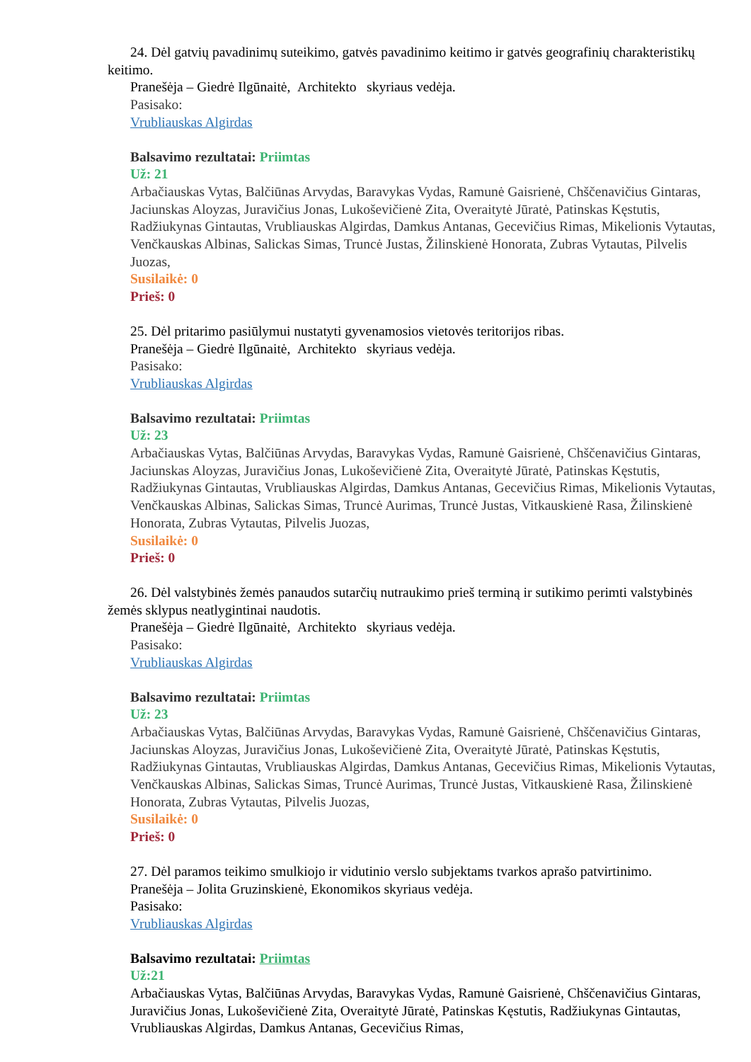24. Dėl gatvių pavadinimų suteikimo, gatvės pavadinimo keitimo ir gatvės geografinių charakteristikų keitimo.
Pranešėja – Giedrė Ilgūnaitė, Architekto skyriaus vedėja.
Pasisako:
Vrubliauskas Algirdas
Balsavimo rezultatai: Priimtas
Už: 21
Arbačiauskas Vytas, Balčiūnas Arvydas, Baravykas Vydas, Ramunė Gaisrienė, Chščenavičius Gintaras, Jaciunskas Aloyzas, Juravičius Jonas, Lukoševičienė Zita, Overaitytė Jūratė, Patinskas Kęstutis, Radžiukynas Gintautas, Vrubliauskas Algirdas, Damkus Antanas, Gecevičius Rimas, Mikelionis Vytautas, Venčkauskas Albinas, Salickas Simas, Truncė Justas, Žilinskienė Honorata, Zubras Vytautas, Pilvelis Juozas,
Susilaikė: 0
Prieš: 0
25. Dėl pritarimo pasiūlymui nustatyti gyvenamosios vietovės teritorijos ribas.
Pranešėja – Giedrė Ilgūnaitė, Architekto skyriaus vedėja.
Pasisako:
Vrubliauskas Algirdas
Balsavimo rezultatai: Priimtas
Už: 23
Arbačiauskas Vytas, Balčiūnas Arvydas, Baravykas Vydas, Ramunė Gaisrienė, Chščenavičius Gintaras, Jaciunskas Aloyzas, Juravičius Jonas, Lukoševičienė Zita, Overaitytė Jūratė, Patinskas Kęstutis, Radžiukynas Gintautas, Vrubliauskas Algirdas, Damkus Antanas, Gecevičius Rimas, Mikelionis Vytautas, Venčkauskas Albinas, Salickas Simas, Truncė Aurimas, Truncė Justas, Vitkauskienė Rasa, Žilinskienė Honorata, Zubras Vytautas, Pilvelis Juozas,
Susilaikė: 0
Prieš: 0
26. Dėl valstybinės žemės panaudos sutarčių nutraukimo prieš terminą ir sutikimo perimti valstybinės žemės sklypus neatlygintinai naudotis.
Pranešėja – Giedrė Ilgūnaitė, Architekto skyriaus vedėja.
Pasisako:
Vrubliauskas Algirdas
Balsavimo rezultatai: Priimtas
Už: 23
Arbačiauskas Vytas, Balčiūnas Arvydas, Baravykas Vydas, Ramunė Gaisrienė, Chščenavičius Gintaras, Jaciunskas Aloyzas, Juravičius Jonas, Lukoševičienė Zita, Overaitytė Jūratė, Patinskas Kęstutis, Radžiukynas Gintautas, Vrubliauskas Algirdas, Damkus Antanas, Gecevičius Rimas, Mikelionis Vytautas, Venčkauskas Albinas, Salickas Simas, Truncė Aurimas, Truncė Justas, Vitkauskienė Rasa, Žilinskienė Honorata, Zubras Vytautas, Pilvelis Juozas,
Susilaikė: 0
Prieš: 0
27. Dėl paramos teikimo smulkiojo ir vidutinio verslo subjektams tvarkos aprašo patvirtinimo.
Pranešėja – Jolita Gruzinskienė, Ekonomikos skyriaus vedėja.
Pasisako:
Vrubliauskas Algirdas
Balsavimo rezultatai: Priimtas
Už:21
Arbačiauskas Vytas, Balčiūnas Arvydas, Baravykas Vydas, Ramunė Gaisrienė, Chščenavičius Gintaras, Juravičius Jonas, Lukoševičienė Zita, Overaitytė Jūratė, Patinskas Kęstutis, Radžiukynas Gintautas, Vrubliauskas Algirdas, Damkus Antanas, Gecevičius Rimas,